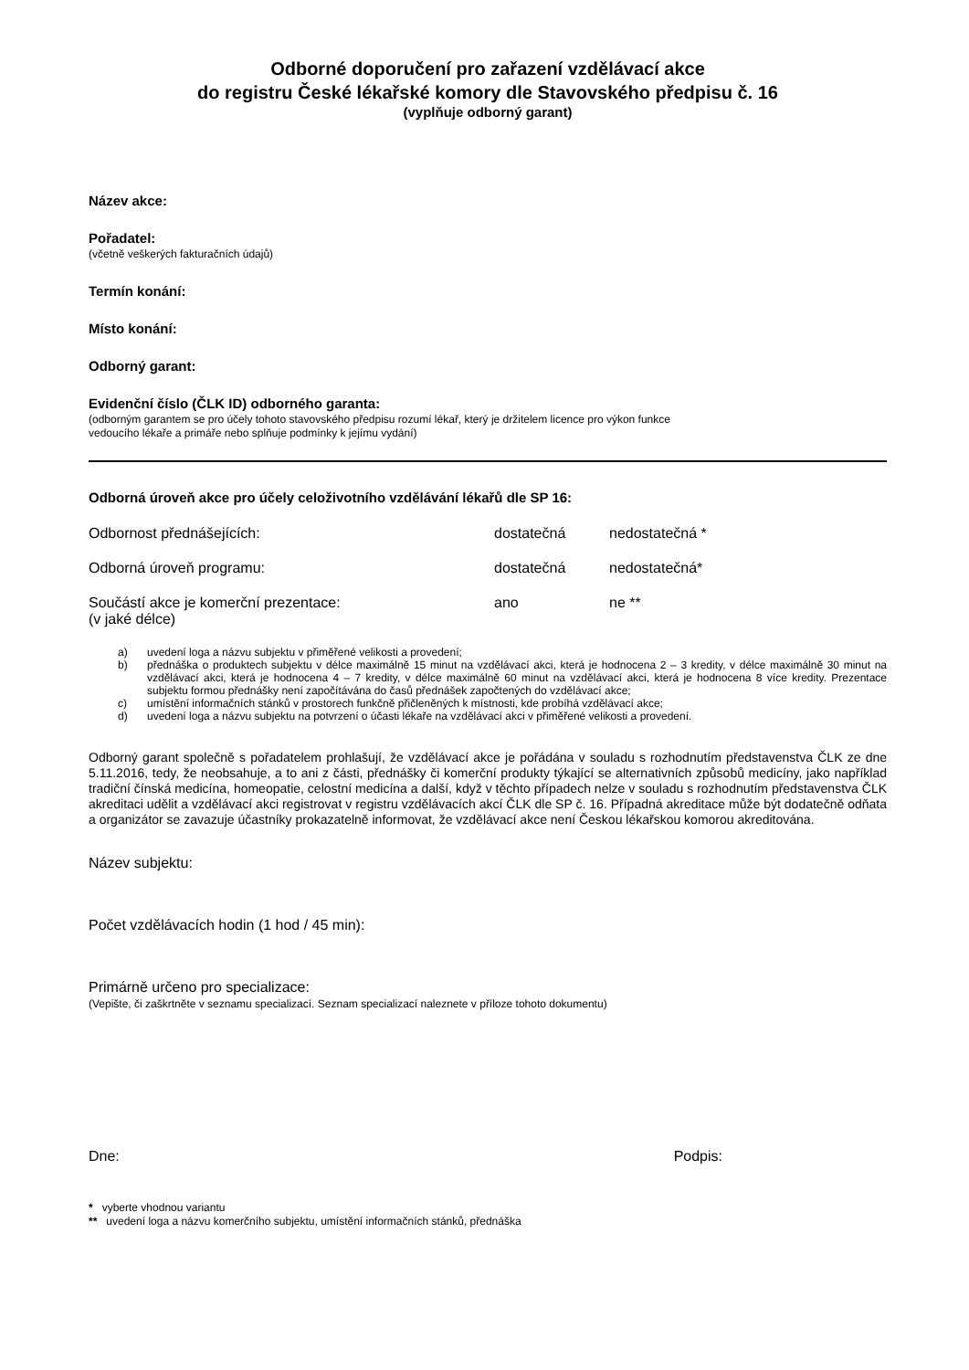Odborné doporučení pro zařazení vzdělávací akce
do registru České lékařské komory dle Stavovského předpisu č. 16
(vyplňuje odborný garant)
Název akce:
Pořadatel:
(včetně veškerých fakturačních údajů)
Termín konání:
Místo konání:
Odborný garant:
Evidenční číslo (ČLK ID) odborného garanta:
(odborným garantem se pro účely tohoto stavovského předpisu rozumí lékař, který je držitelem licence pro výkon funkce
vedoucího lékaře a primáře nebo splňuje podmínky k jejímu vydání)
Odborná úroveň akce pro účely celoživotního vzdělávání lékařů dle SP 16:
Odbornost přednášejících: dostatečná nedostatečná *
Odborná úroveň programu: dostatečná nedostatečná*
Součástí akce je komerční prezentace:
(v jaké délce) ano ne **
a) uvedení loga a názvu subjektu v přiměřené velikosti a provedení;
b) přednáška o produktech subjektu v délce maximálně 15 minut na vzdělávací akci, která je hodnocena 2 – 3 kredity, v délce maximálně 30 minut na vzdělávací akci, která je hodnocena 4 – 7 kredity, v délce maximálně 60 minut na vzdělávací akci, která je hodnocena 8 více kredity. Prezentace subjektu formou přednášky není započítávána do časů přednášek započtených do vzdělávací akce;
c) umístění informačních stánků v prostorech funkčně přičleněných k místnosti, kde probíhá vzdělávací akce;
d) uvedení loga a názvu subjektu na potvrzení o účasti lékaře na vzdělávací akci v přiměřené velikosti a provedení.
Odborný garant společně s pořadatelem prohlašují, že vzdělávací akce je pořádána v souladu s rozhodnutím představenstva ČLK ze dne 5.11.2016, tedy, že neobsahuje, a to ani z části, přednášky či komerční produkty týkající se alternativních způsobů medicíny, jako například tradiční čínská medicína, homeopatie, celostní medicína a další, když v těchto případech nelze v souladu s rozhodnutím představenstva ČLK akreditaci udělit a vzdělávací akci registrovat v registru vzdělávacích akcí ČLK dle SP č. 16. Případná akreditace může být dodatečně odňata a organizátor se zavazuje účastníky prokazatelně informovat, že vzdělávací akce není Českou lékařskou komorou akreditována.
Název subjektu:
Počet vzdělávacích hodin (1 hod / 45 min):
Primárně určeno pro specializace:
(Vepište, či zaškrtněte v seznamu specializací. Seznam specializací naleznete v příloze tohoto dokumentu)
Dne: Podpis:
* vyberte vhodnou variantu
** uvedení loga a názvu komerčního subjektu, umístění informačních stánků, přednáška